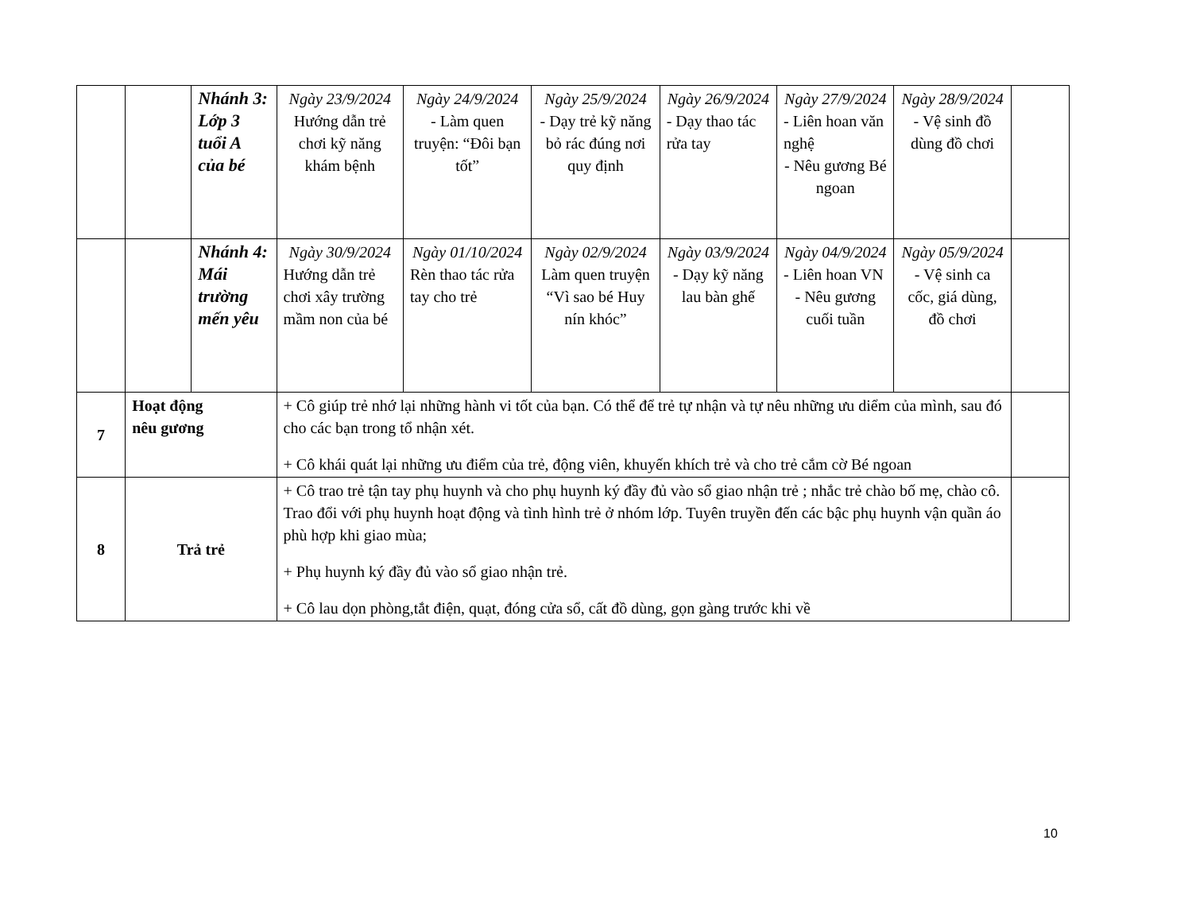| | | Nhánh 3: Lớp 3 tuổi A của bé | Ngày 23/9/2024 Hướng dẫn trẻ chơi kỹ năng khám bệnh | Ngày 24/9/2024 - Làm quen truyện: “Đôi bạn tốt” | Ngày 25/9/2024 - Dạy trẻ kỹ năng bỏ rác đúng nơi quy định | Ngày 26/9/2024 - Dạy thao tác rửa tay | Ngày 27/9/2024 - Liên hoan văn nghệ - Nêu gương Bé ngoan | Ngày 28/9/2024 - Vệ sinh đồ dùng đồ chơi | |
| | | Nhánh 4: Mái trường mến yêu | Ngày 30/9/2024 Hướng dẫn trẻ chơi xây trường mầm non của bé | Ngày 01/10/2024 Rèn thao tác rửa tay cho trẻ | Ngày 02/9/2024 Làm quen truyện “Vì sao bé Huy nín khóc” | Ngày 03/9/2024 - Dạy kỹ năng lau bàn ghế | Ngày 04/9/2024 - Liên hoan VN - Nêu gương cuối tuần | Ngày 05/9/2024 - Vệ sinh ca cốc, giá dùng, đồ chơi | |
| 7 | Hoạt động nêu gương | | + Cô giúp trẻ nhớ lại những hành vi tốt của bạn. Có thể để trẻ tự nhận và tự nêu những ưu diểm của mình, sau đó cho các bạn trong tổ nhận xét. + Cô khái quát lại những ưu điểm của trẻ, động viên, khuyến khích trẻ và cho trẻ cắm cờ Bé ngoan | | | | | | |
| 8 | Trả trẻ | | + Cô trao trẻ tận tay phụ huynh và cho phụ huynh ký đầy đủ vào sổ giao nhận trẻ ; nhắc trẻ chào bố mẹ, chào cô. Trao đổi với phụ huynh hoạt động và tình hình trẻ ở nhóm lớp. Tuyên truyền đến các bậc phụ huynh vận quần áo phù hợp khi giao mùa; + Phụ huynh ký đầy đủ vào sổ giao nhận trẻ. + Cô lau dọn phòng,tắt điện, quạt, đóng cửa sổ, cất đồ dùng, gọn gàng trước khi về | | | | | | |
10